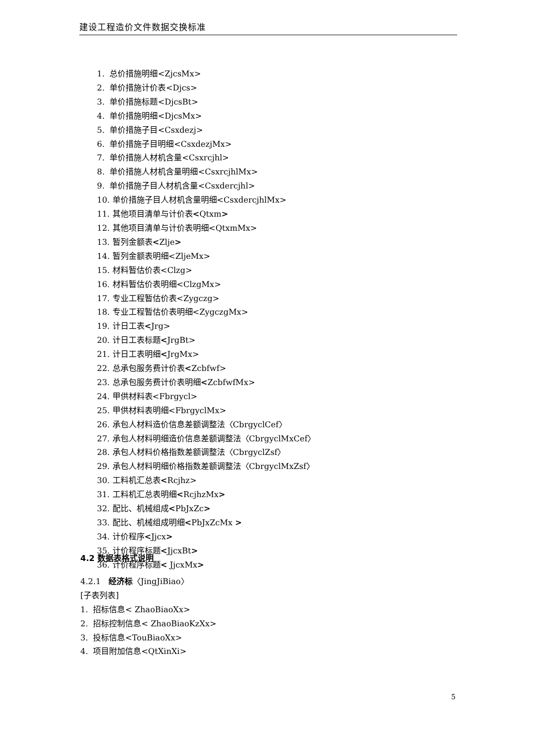建设工程造价文件数据交换标准
1. 总价措施明细<ZjcsMx>
2. 单价措施计价表<Djcs>
3. 单价措施标题<DjcsBt>
4. 单价措施明细<DjcsMx>
5. 单价措施子目<Csxdezj>
6. 单价措施子目明细<CsxdezjMx>
7. 单价措施人材机含量<Csxrcjhl>
8. 单价措施人材机含量明细<CsxrcjhlMx>
9. 单价措施子目人材机含量<Csxdercjhl>
10. 单价措施子目人材机含量明细<CsxdercjhlMx>
11. 其他项目清单与计价表<Qtxm>
12. 其他项目清单与计价表明细<QtxmMx>
13. 暂列金额表<Zlje>
14. 暂列金额表明细<ZljeMx>
15. 材料暂估价表<Clzg>
16. 材料暂估价表明细<ClzgMx>
17. 专业工程暂估价表<Zygczg>
18. 专业工程暂估价表明细<ZygczgMx>
19. 计日工表<Jrg>
20. 计日工表标题<JrgBt>
21. 计日工表明细<JrgMx>
22. 总承包服务费计价表<Zcbfwf>
23. 总承包服务费计价表明细<ZcbfwfMx>
24. 甲供材料表<Fbrgycl>
25. 甲供材料表明细<FbrgyclMx>
26. 承包人材料造价信息差额调整法〈CbrgyclCef〉
27. 承包人材料明细造价信息差额调整法〈CbrgyclMxCef〉
28. 承包人材料价格指数差额调整法〈CbrgyclZsf〉
29. 承包人材料明细价格指数差额调整法〈CbrgyclMxZsf〉
30. 工料机汇总表<Rcjhz>
31. 工料机汇总表明细<RcjhzMx>
32. 配比、机械组成<PbJxZc>
33. 配比、机械组成明细<PbJxZcMx >
34. 计价程序<Jjcx>
35. 计价程序标题<JjcxBt>
36. 计价程序标题< JjcxMx>
4.2 数据表格式说明
4.2.1 经济标〈JingJiBiao〉
[子表列表]
1. 招标信息< ZhaoBiaoXx>
2. 招标控制信息< ZhaoBiaoKzXx>
3. 投标信息<TouBiaoXx>
4. 项目附加信息<QtXinXi>
5